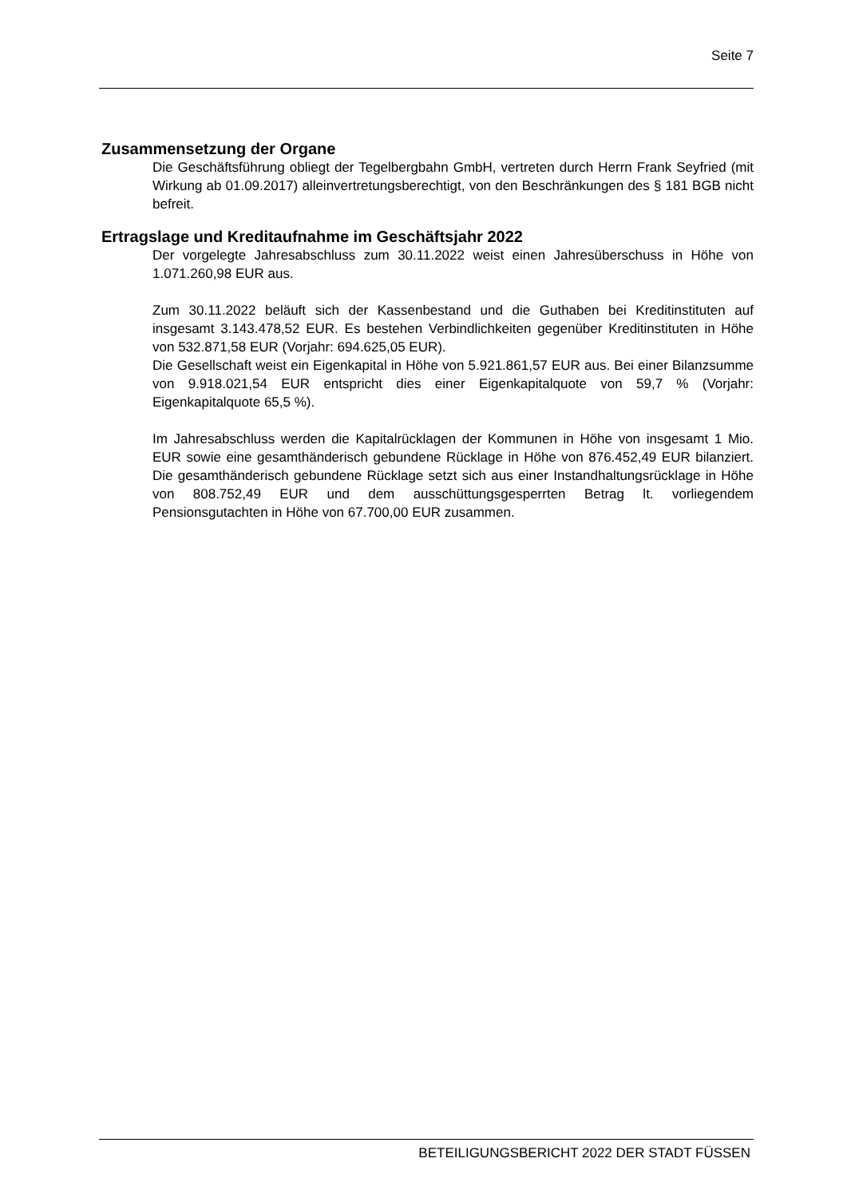Seite 7
Zusammensetzung der Organe
Die Geschäftsführung obliegt der Tegelbergbahn GmbH, vertreten durch Herrn Frank Seyfried (mit Wirkung ab 01.09.2017) alleinvertretungsberechtigt, von den Beschränkungen des § 181 BGB nicht befreit.
Ertragslage und Kreditaufnahme im Geschäftsjahr 2022
Der vorgelegte Jahresabschluss zum 30.11.2022 weist einen Jahresüberschuss in Höhe von 1.071.260,98 EUR aus.
Zum 30.11.2022 beläuft sich der Kassenbestand und die Guthaben bei Kreditinstituten auf insgesamt 3.143.478,52 EUR. Es bestehen Verbindlichkeiten gegenüber Kreditinstituten in Höhe von 532.871,58 EUR (Vorjahr: 694.625,05 EUR).
Die Gesellschaft weist ein Eigenkapital in Höhe von 5.921.861,57 EUR aus. Bei einer Bilanzsumme von 9.918.021,54 EUR entspricht dies einer Eigenkapitalquote von 59,7 % (Vorjahr: Eigenkapitalquote 65,5 %).
Im Jahresabschluss werden die Kapitalrücklagen der Kommunen in Höhe von insgesamt 1 Mio. EUR sowie eine gesamthänderisch gebundene Rücklage in Höhe von 876.452,49 EUR bilanziert. Die gesamthänderisch gebundene Rücklage setzt sich aus einer Instandhaltungsrücklage in Höhe von 808.752,49 EUR und dem ausschüttungsgesperrten Betrag lt. vorliegendem Pensionsgutachten in Höhe von 67.700,00 EUR zusammen.
BETEILIGUNGSBERICHT 2022 DER STADT FÜSSEN